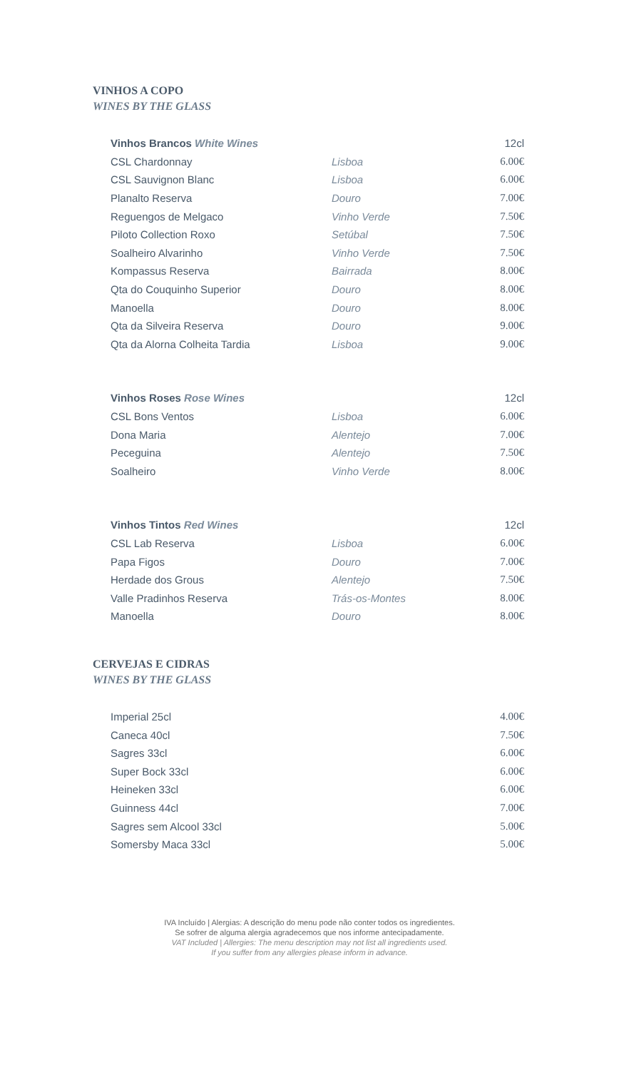VINHOS A COPO
WINES BY THE GLASS
| Vinhos Brancos White Wines | | 12cl |
| CSL Chardonnay | Lisboa | 6.00€ |
| CSL Sauvignon Blanc | Lisboa | 6.00€ |
| Planalto Reserva | Douro | 7.00€ |
| Reguengos de Melgaco | Vinho Verde | 7.50€ |
| Piloto Collection Roxo | Setúbal | 7.50€ |
| Soalheiro Alvarinho | Vinho Verde | 7.50€ |
| Kompassus Reserva | Bairrada | 8.00€ |
| Qta do Couquinho Superior | Douro | 8.00€ |
| Manoella | Douro | 8.00€ |
| Qta da Silveira Reserva | Douro | 9.00€ |
| Qta da Alorna Colheita Tardia | Lisboa | 9.00€ |
| Vinhos Roses Rose Wines | | 12cl |
| CSL Bons Ventos | Lisboa | 6.00€ |
| Dona Maria | Alentejo | 7.00€ |
| Peceguina | Alentejo | 7.50€ |
| Soalheiro | Vinho Verde | 8.00€ |
| Vinhos Tintos Red Wines | | 12cl |
| CSL Lab Reserva | Lisboa | 6.00€ |
| Papa Figos | Douro | 7.00€ |
| Herdade dos Grous | Alentejo | 7.50€ |
| Valle Pradinhos Reserva | Trás-os-Montes | 8.00€ |
| Manoella | Douro | 8.00€ |
CERVEJAS E CIDRAS
WINES BY THE GLASS
| Imperial 25cl | 4.00€ |
| Caneca 40cl | 7.50€ |
| Sagres 33cl | 6.00€ |
| Super Bock 33cl | 6.00€ |
| Heineken 33cl | 6.00€ |
| Guinness 44cl | 7.00€ |
| Sagres sem Alcool 33cl | 5.00€ |
| Somersby Maca 33cl | 5.00€ |
IVA Incluído | Alergias: A descrição do menu pode não conter todos os ingredientes.
Se sofrer de alguma alergia agradecemos que nos informe antecipadamente.
VAT Included | Allergies: The menu description may not list all ingredients used.
If you suffer from any allergies please inform in advance.